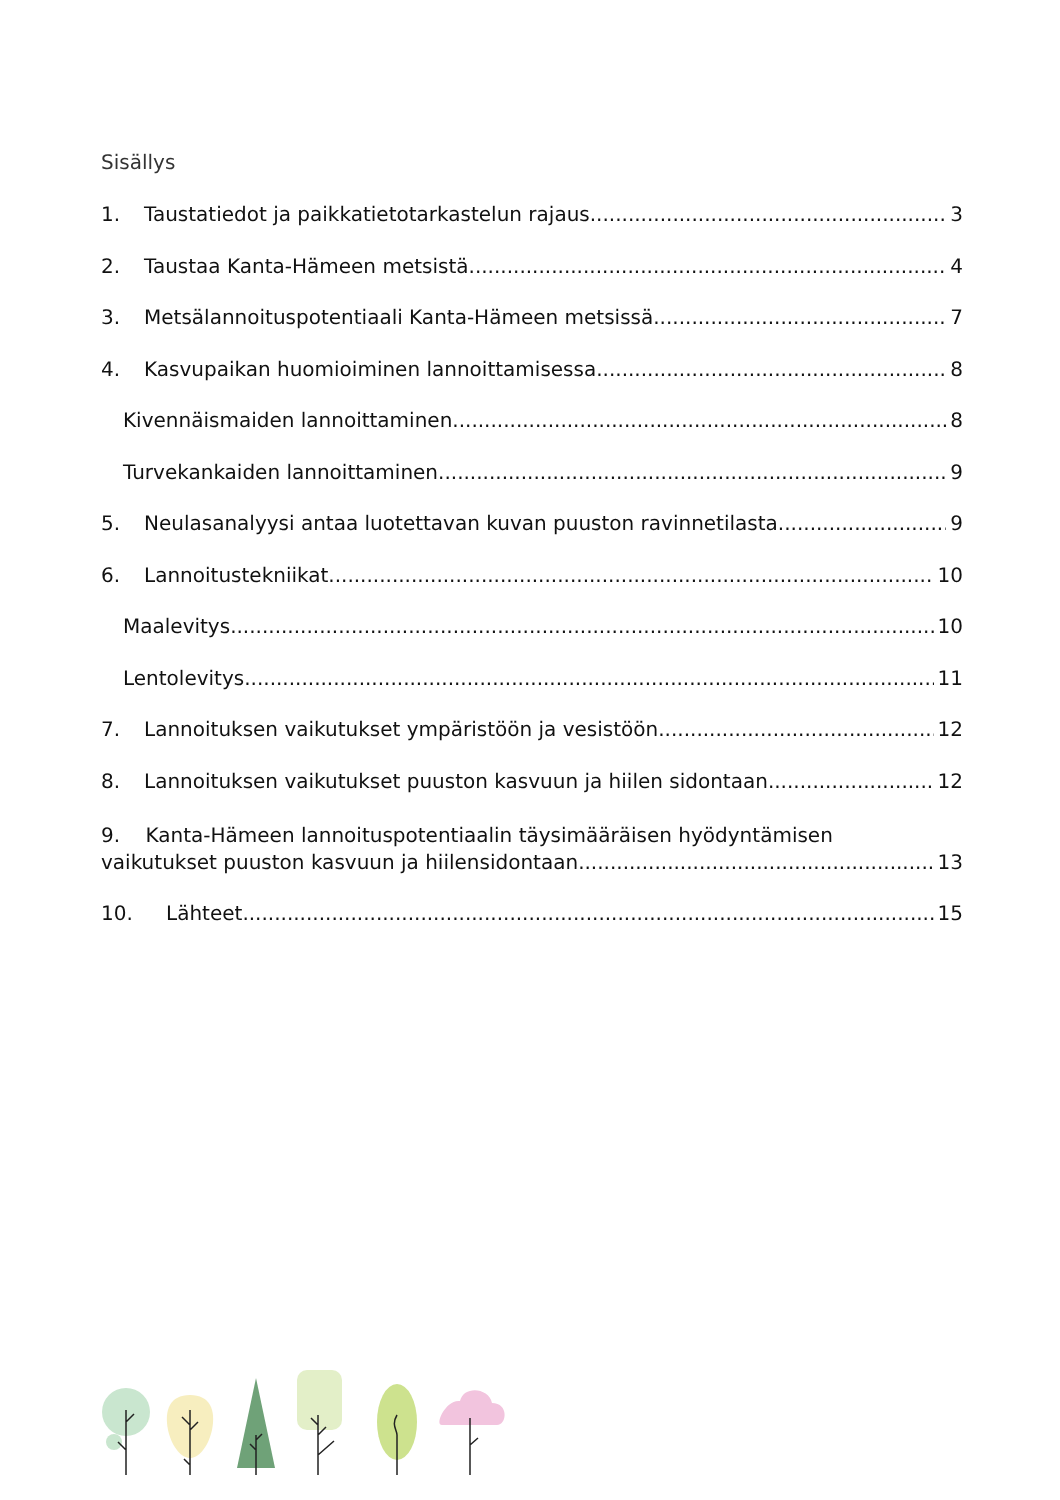Sisällys
1. Taustatiedot ja paikkatietotarkastelun rajaus 3
2. Taustaa Kanta-Hämeen metsistä 4
3. Metsälannoituspotentiaali Kanta-Hämeen metsissä 7
4. Kasvupaikan huomioiminen lannoittamisessa 8
Kivennäismaiden lannoittaminen 8
Turvekankaiden lannoittaminen 9
5. Neulasanalyysi antaa luotettavan kuvan puuston ravinnetilasta 9
6. Lannoitustekniikat 10
Maalevitys 10
Lentolevitys 11
7. Lannoituksen vaikutukset ympäristöön ja vesistöön 12
8. Lannoituksen vaikutukset puuston kasvuun ja hiilen sidontaan 12
9. Kanta-Hämeen lannoituspotentiaalin täysimääräisen hyödyntämisen
vaikutukset puuston kasvuun ja hiilensidontaan 13
10. Lähteet 15